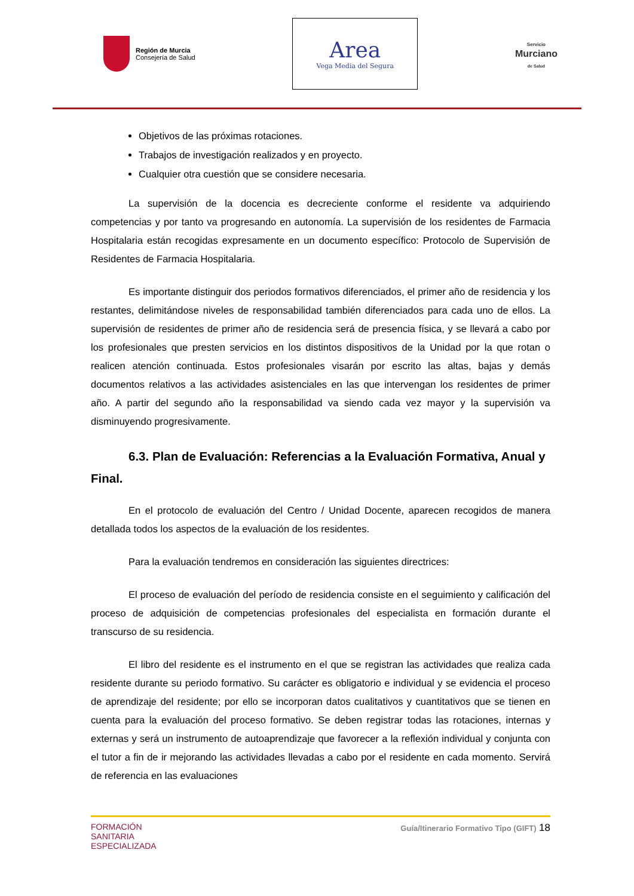Región de Murcia
Consejería de Salud
Area
Vega Media del Segura
Servicio
Murciano
de Salud
Objetivos de las próximas rotaciones.
Trabajos de investigación realizados y en proyecto.
Cualquier otra cuestión que se considere necesaria.
La supervisión de la docencia es decreciente conforme el residente va adquiriendo competencias y por tanto va progresando en autonomía. La supervisión de los residentes de Farmacia Hospitalaria están recogidas expresamente en un documento específico: Protocolo de Supervisión de Residentes de Farmacia Hospitalaria.
Es importante distinguir dos periodos formativos diferenciados, el primer año de residencia y los restantes, delimitándose niveles de responsabilidad también diferenciados para cada uno de ellos. La supervisión de residentes de primer año de residencia será de presencia física, y se llevará a cabo por los profesionales que presten servicios en los distintos dispositivos de la Unidad por la que rotan o realicen atención continuada. Estos profesionales visarán por escrito las altas, bajas y demás documentos relativos a las actividades asistenciales en las que intervengan los residentes de primer año. A partir del segundo año la responsabilidad va siendo cada vez mayor y la supervisión va disminuyendo progresivamente.
6.3. Plan de Evaluación: Referencias a la Evaluación Formativa, Anual y Final.
En el protocolo de evaluación del Centro / Unidad Docente, aparecen recogidos de manera detallada todos los aspectos de la evaluación de los residentes.
Para la evaluación tendremos en consideración las siguientes directrices:
El proceso de evaluación del período de residencia consiste en el seguimiento y calificación del proceso de adquisición de competencias profesionales del especialista en formación durante el transcurso de su residencia.
El libro del residente es el instrumento en el que se registran las actividades que realiza cada residente durante su periodo formativo. Su carácter es obligatorio e individual y se evidencia el proceso de aprendizaje del residente; por ello se incorporan datos cualitativos y cuantitativos que se tienen en cuenta para la evaluación del proceso formativo. Se deben registrar todas las rotaciones, internas y externas y será un instrumento de autoaprendizaje que favorecer a la reflexión individual y conjunta con el tutor a fin de ir mejorando las actividades llevadas a cabo por el residente en cada momento. Servirá de referencia en las evaluaciones
FORMACIÓN
SANITARIA
ESPECIALIZADA
Guía/Itinerario Formativo Tipo (GIFT) 18